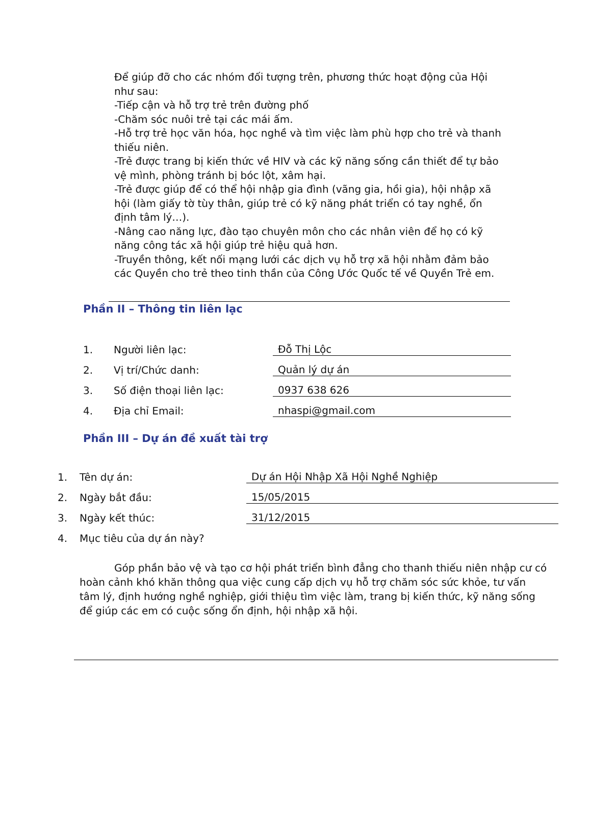Để giúp đỡ cho các nhóm đối tượng trên, phương thức hoạt động của Hội như sau:
-Tiếp cận và hỗ trợ trẻ trên đường phố
-Chăm sóc nuôi trẻ tại các mái ấm.
-Hỗ trợ trẻ học văn hóa, học nghề và tìm việc làm phù hợp cho trẻ và thanh thiếu niên.
-Trẻ được trang bị kiến thức về HIV và các kỹ năng sống cần thiết để tự bảo vệ mình, phòng tránh bị bóc lột, xâm hại.
-Trẻ được giúp để có thể hội nhập gia đình (vãng gia, hồi gia), hội nhập xã hội (làm giấy tờ tùy thân, giúp trẻ có kỹ năng phát triển có tay nghề, ổn định tâm lý…).
-Nâng cao năng lực, đào tạo chuyên môn cho các nhân viên để họ có kỹ năng công tác xã hội giúp trẻ hiệu quả hơn.
-Truyền thông, kết nối mạng lưới các dịch vụ hỗ trợ xã hội nhằm đảm bảo các Quyền cho trẻ theo tinh thần của Công Ước Quốc tế về Quyền Trẻ em.
Phần II – Thông tin liên lạc
1. Người liên lạc: Đỗ Thị Lộc
2. Vị trí/Chức danh: Quản lý dự án
3. Số điện thoại liên lạc: 0937 638 626
4. Địa chỉ Email: nhaspi@gmail.com
Phần III – Dự án đề xuất tài trợ
1. Tên dự án: Dự án Hội Nhập Xã Hội Nghề Nghiệp
2. Ngày bắt đầu: 15/05/2015
3. Ngày kết thúc: 31/12/2015
4. Mục tiêu của dự án này?
Góp phần bảo vệ và tạo cơ hội phát triển bình đẳng cho thanh thiếu niên nhập cư có hoàn cảnh khó khăn thông qua việc cung cấp dịch vụ hỗ trợ chăm sóc sức khỏe, tư vấn tâm lý, định hướng nghề nghiệp, giới thiệu tìm việc làm, trang bị kiến thức, kỹ năng sống để giúp các em có cuộc sống ổn định, hội nhập xã hội.